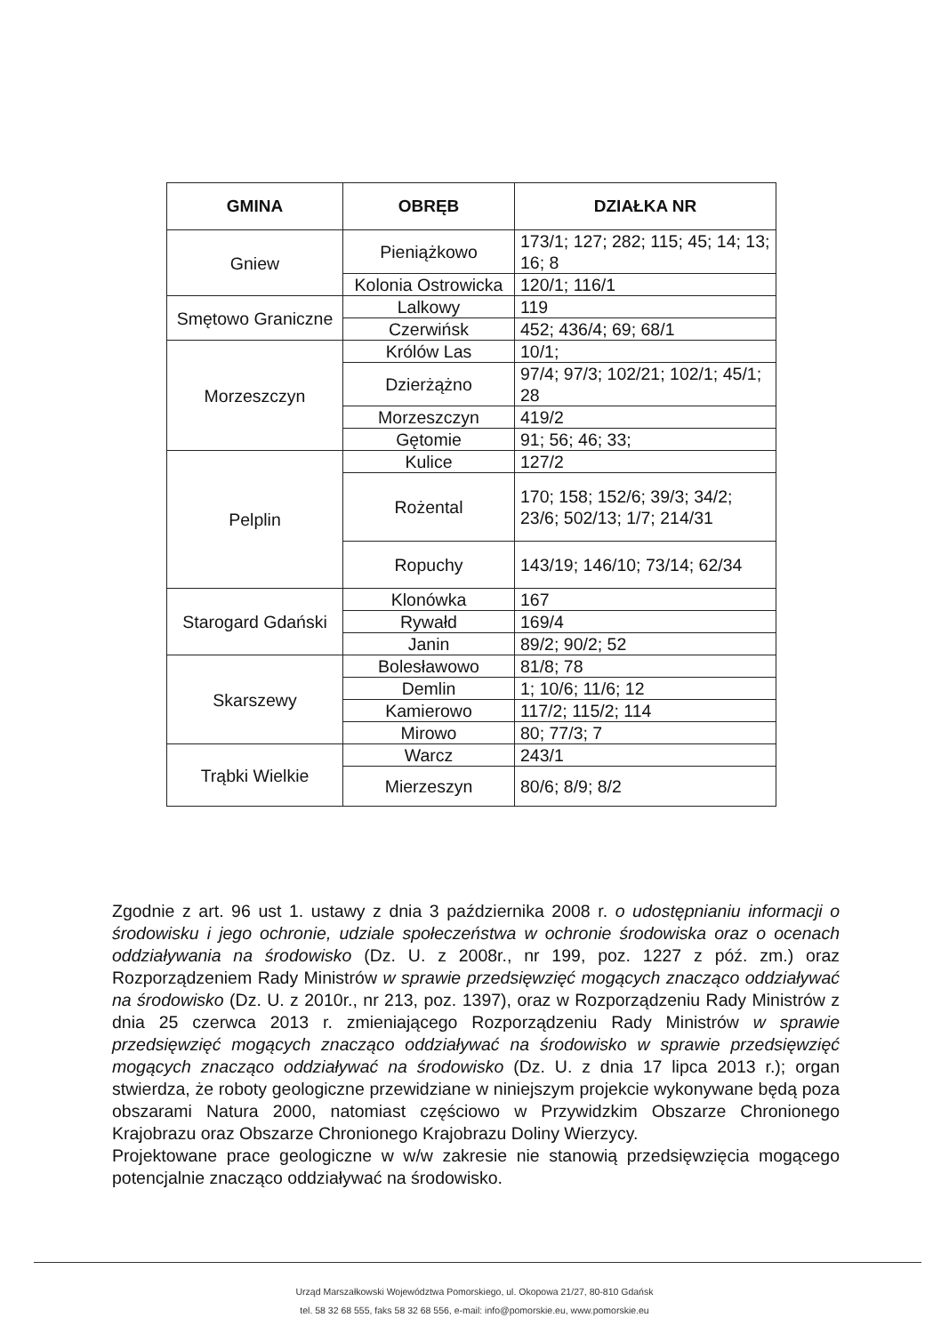| GMINA | OBRĘB | DZIAŁKA NR |
| --- | --- | --- |
| Gniew | Pieniążkowo | 173/1; 127; 282; 115; 45; 14; 13; 16; 8 |
| | Kolonia Ostrowicka | 120/1; 116/1 |
| Smętowo Graniczne | Lalkowy | 119 |
| | Czerwińsk | 452; 436/4; 69; 68/1 |
| Morzeszczyn | Królów Las | 10/1; |
| | Dzierżążno | 97/4; 97/3; 102/21; 102/1; 45/1; 28 |
| | Morzeszczyn | 419/2 |
| | Gętomie | 91; 56; 46; 33; |
| Pelplin | Kulice | 127/2 |
| | Rożental | 170; 158; 152/6; 39/3; 34/2; 23/6; 502/13; 1/7; 214/31 |
| | Ropuchy | 143/19; 146/10; 73/14; 62/34 |
| Starogard Gdański | Klonówka | 167 |
| | Rywałd | 169/4 |
| | Janin | 89/2; 90/2; 52 |
| Skarszewy | Bolesławowo | 81/8; 78 |
| | Demlin | 1; 10/6; 11/6; 12 |
| | Kamierowo | 117/2; 115/2; 114 |
| | Mirowo | 80; 77/3; 7 |
| Trąbki Wielkie | Warcz | 243/1 |
| | Mierzeszyn | 80/6; 8/9; 8/2 |
Zgodnie z art. 96 ust 1. ustawy z dnia 3 października 2008 r. o udostępnianiu informacji o środowisku i jego ochronie, udziale społeczeństwa w ochronie środowiska oraz o ocenach oddziaływania na środowisko (Dz. U. z 2008r., nr 199, poz. 1227 z póź. zm.) oraz Rozporządzeniem Rady Ministrów w sprawie przedsięwzięć mogących znacząco oddziaływać na środowisko (Dz. U. z 2010r., nr 213, poz. 1397), oraz w Rozporządzeniu Rady Ministrów z dnia 25 czerwca 2013 r. zmieniającego Rozporządzeniu Rady Ministrów w sprawie przedsięwzięć mogących znacząco oddziaływać na środowisko w sprawie przedsięwzięć mogących znacząco oddziaływać na środowisko (Dz. U. z dnia 17 lipca 2013 r.); organ stwierdza, że roboty geologiczne przewidziane w niniejszym projekcie wykonywane będą poza obszarami Natura 2000, natomiast częściowo w Przywidzkim Obszarze Chronionego Krajobrazu oraz Obszarze Chronionego Krajobrazu Doliny Wierzycy.
Projektowane prace geologiczne w w/w zakresie nie stanowią przedsięwzięcia mogącego potencjalnie znacząco oddziaływać na środowisko.
Urząd Marszałkowski Województwa Pomorskiego, ul. Okopowa 21/27, 80-810 Gdańsk
tel. 58 32 68 555, faks 58 32 68 556, e-mail: info@pomorskie.eu, www.pomorskie.eu